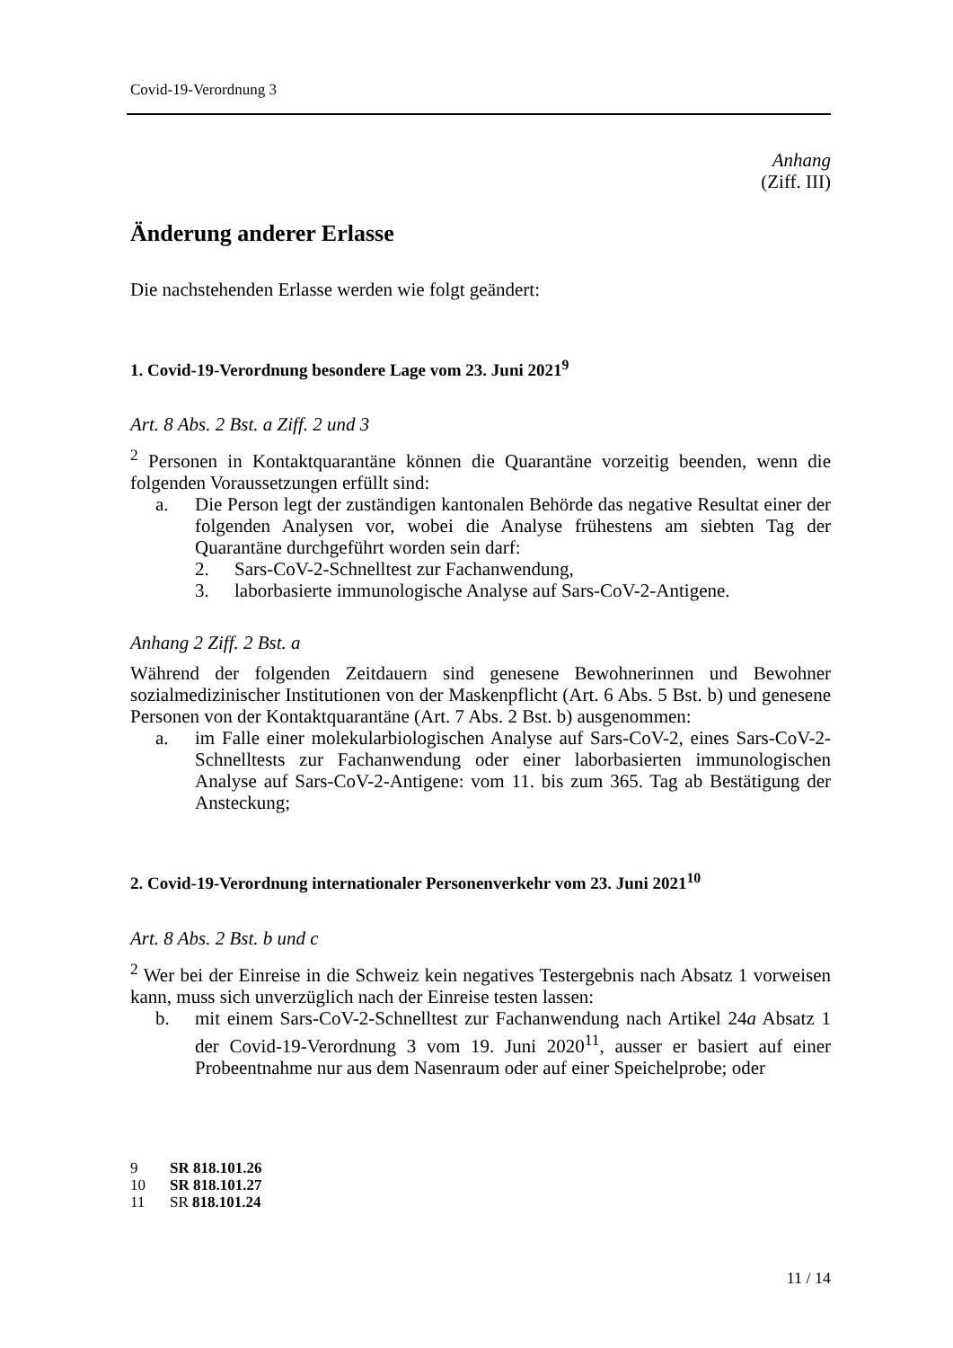Covid-19-Verordnung 3
Anhang
(Ziff. III)
Änderung anderer Erlasse
Die nachstehenden Erlasse werden wie folgt geändert:
1. Covid-19-Verordnung besondere Lage vom 23. Juni 2021<sup>9</sup>
Art. 8 Abs. 2 Bst. a Ziff. 2 und 3
<sup>2</sup> Personen in Kontaktquarantäne können die Quarantäne vorzeitig beenden, wenn die folgenden Voraussetzungen erfüllt sind:
a. Die Person legt der zuständigen kantonalen Behörde das negative Resultat einer der folgenden Analysen vor, wobei die Analyse frühestens am siebten Tag der Quarantäne durchgeführt worden sein darf:
2. Sars-CoV-2-Schnelltest zur Fachanwendung,
3. laborbasierte immunologische Analyse auf Sars-CoV-2-Antigene.
Anhang 2 Ziff. 2 Bst. a
Während der folgenden Zeitdauern sind genesene Bewohnerinnen und Bewohner sozialmedizinischer Institutionen von der Maskenpflicht (Art. 6 Abs. 5 Bst. b) und genesene Personen von der Kontaktquarantäne (Art. 7 Abs. 2 Bst. b) ausgenommen:
a. im Falle einer molekularbiologischen Analyse auf Sars-CoV-2, eines Sars-CoV-2-Schnelltests zur Fachanwendung oder einer laborbasierten immunologischen Analyse auf Sars-CoV-2-Antigene: vom 11. bis zum 365. Tag ab Bestätigung der Ansteckung;
2. Covid-19-Verordnung internationaler Personenverkehr vom 23. Juni 2021<sup>10</sup>
Art. 8 Abs. 2 Bst. b und c
<sup>2</sup> Wer bei der Einreise in die Schweiz kein negatives Testergebnis nach Absatz 1 vorweisen kann, muss sich unverzüglich nach der Einreise testen lassen:
b. mit einem Sars-CoV-2-Schnelltest zur Fachanwendung nach Artikel 24a Absatz 1 der Covid-19-Verordnung 3 vom 19. Juni 2020<sup>11</sup>, ausser er basiert auf einer Probeentnahme nur aus dem Nasenraum oder auf einer Speichelprobe; oder
9 SR 818.101.26
10 SR 818.101.27
11 SR 818.101.24
11 / 14